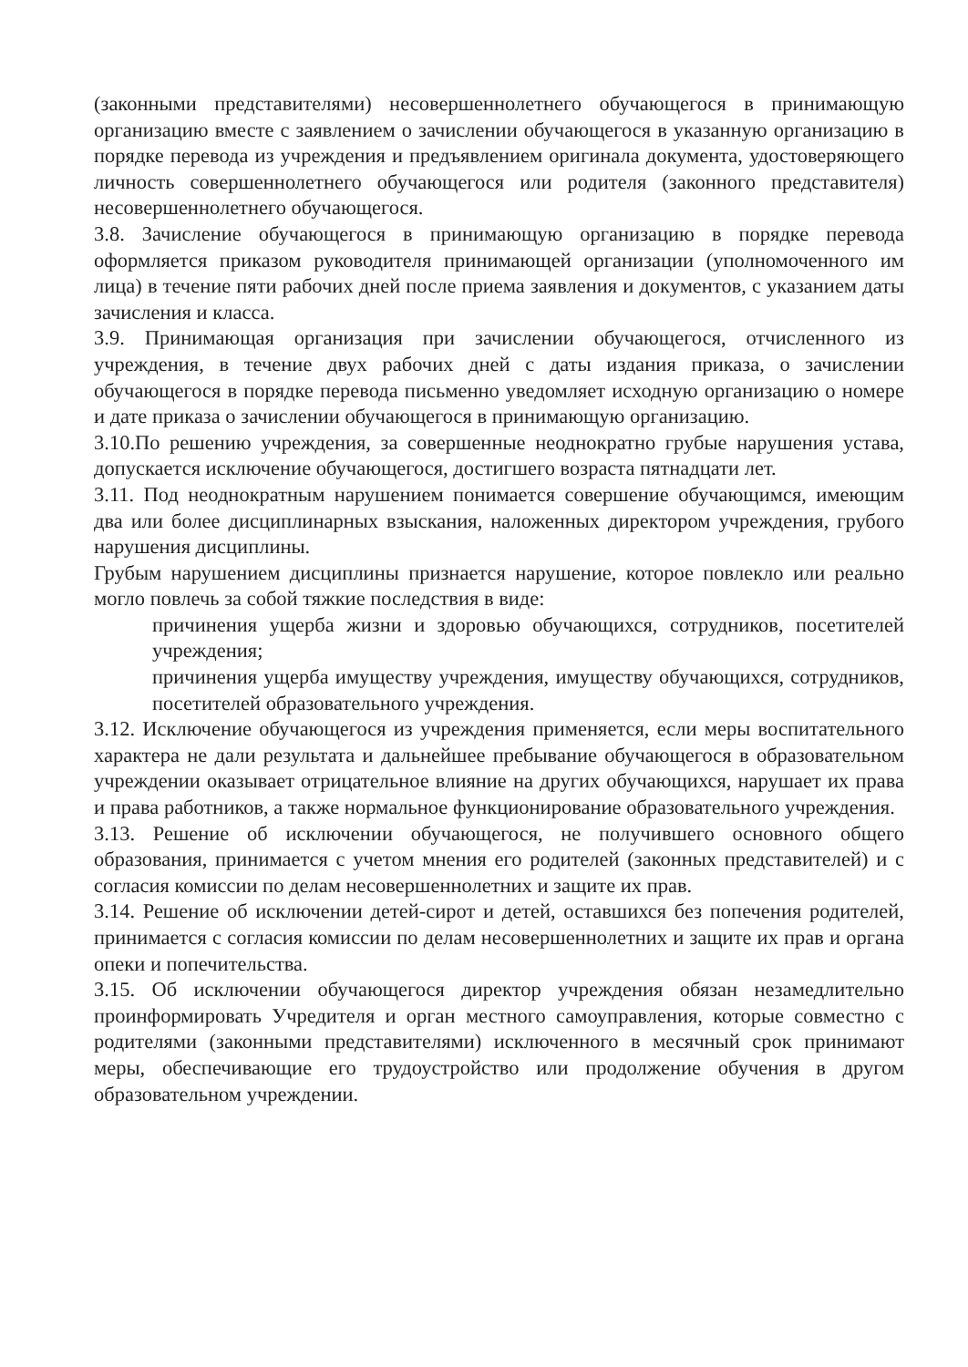(законными представителями) несовершеннолетнего обучающегося в принимающую организацию вместе с заявлением о зачислении обучающегося в указанную организацию в порядке перевода из учреждения и предъявлением оригинала документа, удостоверяющего личность совершеннолетнего обучающегося или родителя (законного представителя) несовершеннолетнего обучающегося.
3.8. Зачисление обучающегося в принимающую организацию в порядке перевода оформляется приказом руководителя принимающей организации (уполномоченного им лица) в течение пяти рабочих дней после приема заявления и документов, с указанием даты зачисления и класса.
3.9. Принимающая организация при зачислении обучающегося, отчисленного из учреждения, в течение двух рабочих дней с даты издания приказа, о зачислении обучающегося в порядке перевода письменно уведомляет исходную организацию о номере и дате приказа о зачислении обучающегося в принимающую организацию.
3.10.По решению учреждения, за совершенные неоднократно грубые нарушения устава, допускается исключение обучающегося, достигшего возраста пятнадцати лет.
3.11. Под неоднократным нарушением понимается совершение обучающимся, имеющим два или более дисциплинарных взыскания, наложенных директором учреждения, грубого нарушения дисциплины.
Грубым нарушением дисциплины признается нарушение, которое повлекло или реально могло повлечь за собой тяжкие последствия в виде:
причинения ущерба жизни и здоровью обучающихся, сотрудников, посетителей учреждения;
причинения ущерба имуществу учреждения, имуществу обучающихся, сотрудников, посетителей образовательного учреждения.
3.12. Исключение обучающегося из учреждения применяется, если меры воспитательного характера не дали результата и дальнейшее пребывание обучающегося в образовательном учреждении оказывает отрицательное влияние на других обучающихся, нарушает их права и права работников, а также нормальное функционирование образовательного учреждения.
3.13. Решение об исключении обучающегося, не получившего основного общего образования, принимается с учетом мнения его родителей (законных представителей) и с согласия комиссии по делам несовершеннолетних и защите их прав.
3.14. Решение об исключении детей-сирот и детей, оставшихся без попечения родителей, принимается с согласия комиссии по делам несовершеннолетних и защите их прав и органа опеки и попечительства.
3.15. Об исключении обучающегося директор учреждения обязан незамедлительно проинформировать Учредителя и орган местного самоуправления, которые совместно с родителями (законными представителями) исключенного в месячный срок принимают меры, обеспечивающие его трудоустройство или продолжение обучения в другом образовательном учреждении.